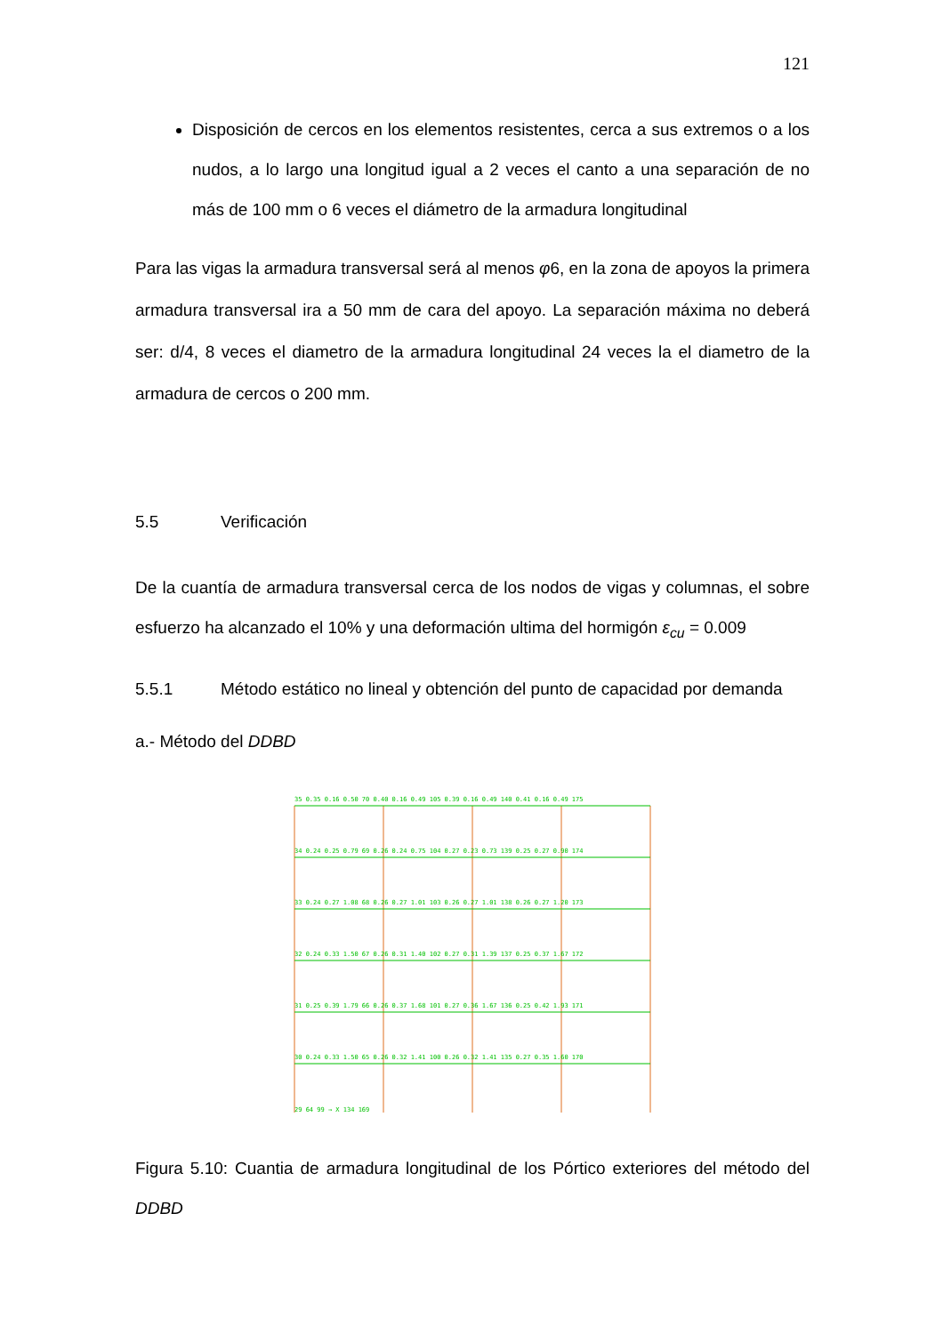121
Disposición de cercos en los elementos resistentes, cerca a sus extremos o a los nudos, a lo largo una longitud igual a 2 veces el canto a una separación de no más de 100 mm o 6 veces el diámetro de la armadura longitudinal
Para las vigas la armadura transversal será al menos φ6, en la zona de apoyos la primera armadura transversal ira a 50 mm de cara del apoyo. La separación máxima no deberá ser: d/4, 8 veces el diametro de la armadura longitudinal 24 veces la el diametro de la armadura de cercos o 200 mm.
5.5 Verificación
De la cuantía de armadura transversal cerca de los nodos de vigas y columnas, el sobre esfuerzo ha alcanzado el 10% y una deformación ultima del hormigón ε<sub>cu</sub> = 0.009
5.5.1 Método estático no lineal y obtención del punto de capacidad por demanda
a.- Método del DDBD
35 0.35 0.16 0.50 70 0.40 0.16 0.49 105 0.39 0.16 0.49 140 0.41 0.16 0.49 175
34 0.24 0.25 0.79 69 0.26 0.24 0.75 104 0.27 0.23 0.73 139 0.25 0.27 0.90 174
33 0.24 0.27 1.08 68 0.26 0.27 1.01 103 0.26 0.27 1.01 138 0.26 0.27 1.20 173
32 0.24 0.33 1.50 67 0.26 0.31 1.40 102 0.27 0.31 1.39 137 0.25 0.37 1.67 172
31 0.25 0.39 1.79 66 0.26 0.37 1.68 101 0.27 0.36 1.67 136 0.25 0.42 1.93 171
30 0.24 0.33 1.50 65 0.26 0.32 1.41 100 0.26 0.32 1.41 135 0.27 0.35 1.60 170
29 64 99 → X 134 169
Figura 5.10: Cuantia de armadura longitudinal de los Pórtico exteriores del método del DDBD